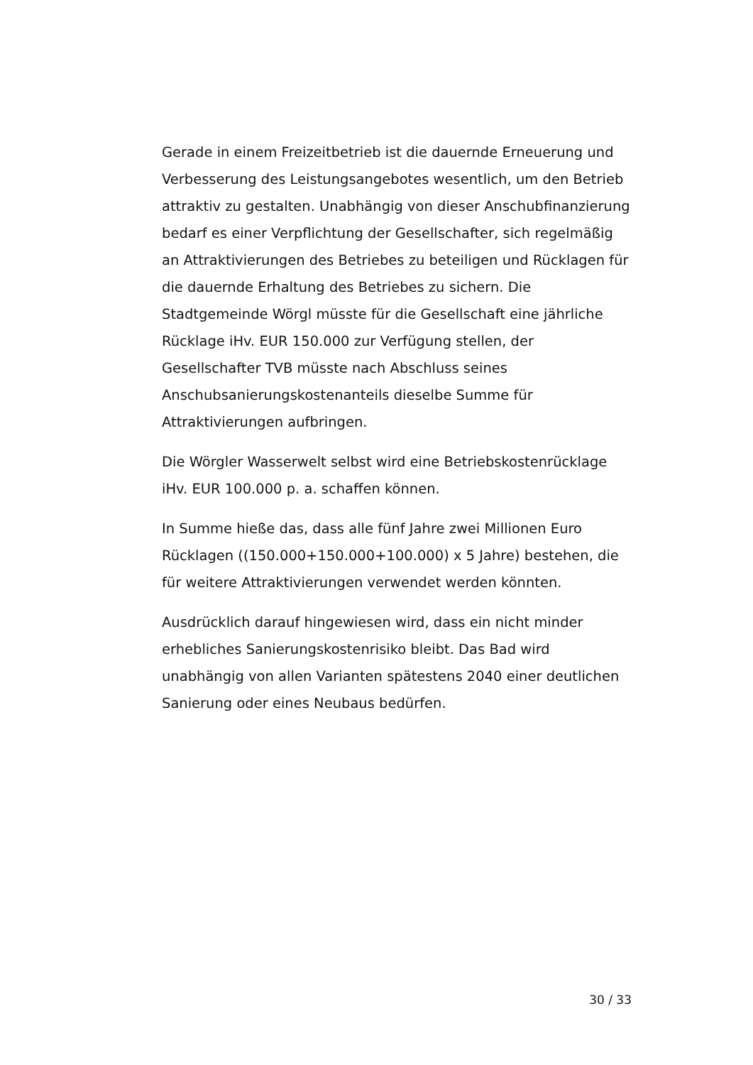Gerade in einem Freizeitbetrieb ist die dauernde Erneuerung und Verbesserung des Leistungsangebotes wesentlich, um den Betrieb attraktiv zu gestalten. Unabhängig von dieser Anschubfinanzierung bedarf es einer Verpflichtung der Gesellschafter, sich regelmäßig an Attraktivierungen des Betriebes zu beteiligen und Rücklagen für die dauernde Erhaltung des Betriebes zu sichern. Die Stadtgemeinde Wörgl müsste für die Gesellschaft eine jährliche Rücklage iHv. EUR 150.000 zur Verfügung stellen, der Gesellschafter TVB müsste nach Abschluss seines Anschubsanierungskostenanteils dieselbe Summe für Attraktivierungen aufbringen.
Die Wörgler Wasserwelt selbst wird eine Betriebskostenrücklage iHv. EUR 100.000 p. a. schaffen können.
In Summe hieße das, dass alle fünf Jahre zwei Millionen Euro Rücklagen ((150.000+150.000+100.000) x 5 Jahre) bestehen, die für weitere Attraktivierungen verwendet werden könnten.
Ausdrücklich darauf hingewiesen wird, dass ein nicht minder erhebliches Sanierungskostenrisiko bleibt. Das Bad wird unabhängig von allen Varianten spätestens 2040 einer deutlichen Sanierung oder eines Neubaus bedürfen.
30 / 33